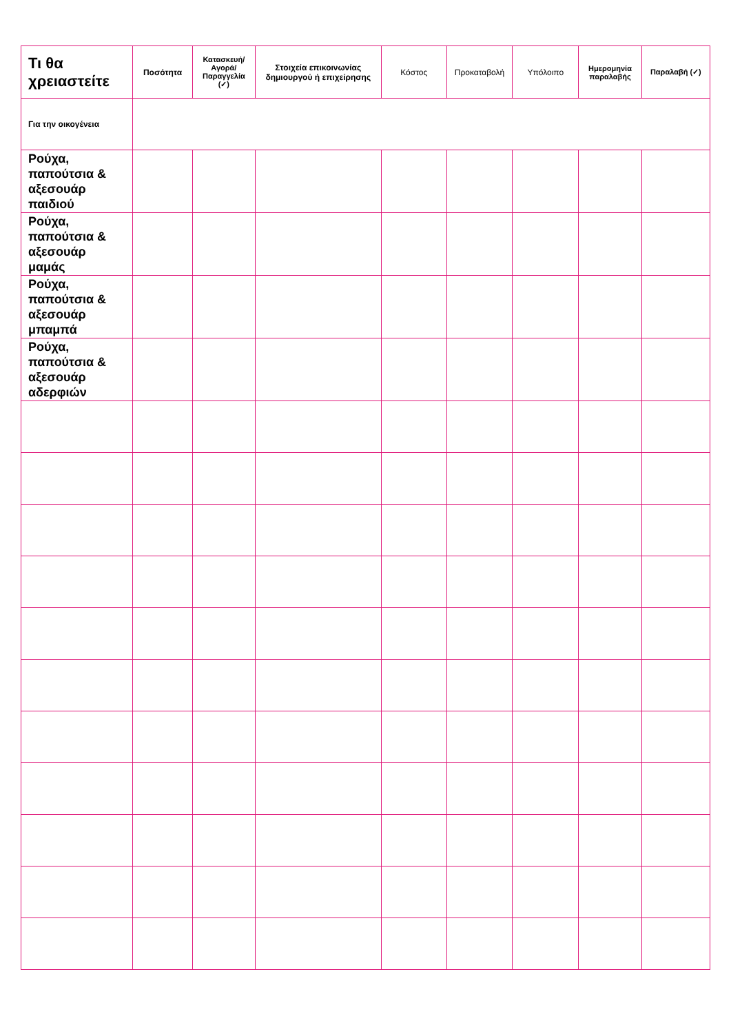| Τι θα χρειαστείτε | Ποσότητα | Κατασκευή/ Αγορά/ Παραγγελία (✓) | Στοιχεία επικοινωνίας δημιουργού ή επιχείρησης | Κόστος | Προκαταβολή | Υπόλοιπο | Ημερομηνία παραλαβής | Παραλαβή (✓) |
| --- | --- | --- | --- | --- | --- | --- | --- | --- |
| Για την οικογένεια | | | | | | | | |
| Ρούχα, παπούτσια & αξεσουάρ παιδιού | | | | | | | | |
| Ρούχα, παπούτσια & αξεσουάρ μαμάς | | | | | | | | |
| Ρούχα, παπούτσια & αξεσουάρ μπαμπά | | | | | | | | |
| Ρούχα, παπούτσια & αξεσουάρ αδερφιών | | | | | | | | |